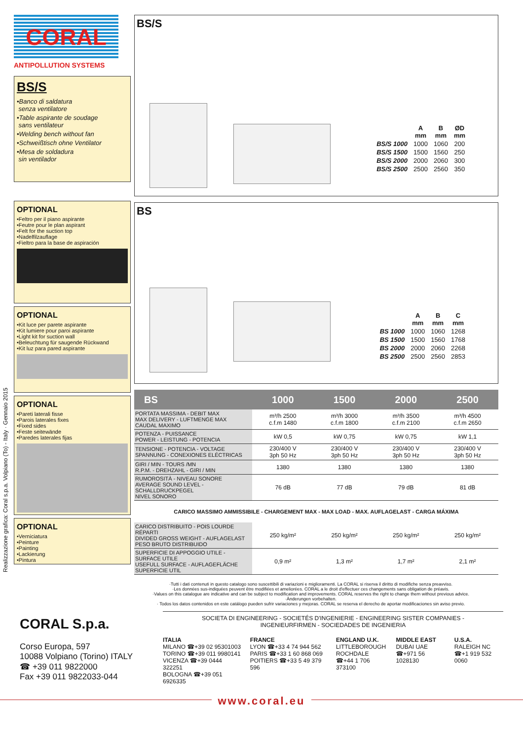CORAL
ANTIPOLLUTION SYSTEMS
BS/S
•Banco di saldatura
senza ventilatore
•Table aspirante de soudage
sans ventilateur
•Welding bench without fan
•Schweißtisch ohne Ventilator
•Mesa de soldadura
sin ventilador
OPTIONAL
•Feltro per il piano aspirante
•Feutre pour le plan aspirant
•Felt for the suction top
•Nadelfilzauflage
•Fieltro para la base de aspiración
OPTIONAL
•Kit luce per parete aspirante
•Kit lumiere pour paroi aspirante
•Light kit for suction wall
•Beleuchtung für saugende Rückwand
•Kit luz para pared aspirante
OPTIONAL
•Pareti laterali fisse
•Parois laterales fixes
•Fixed sides
•Feste seitewände
•Paredes laterales fijas
OPTIONAL
•Verniciatura
•Peinture
•Painting
•Lackierung
•Pintura
BS/S
| | A mm | B mm | ØD mm |
| --- | --- | --- | --- |
| BS/S 1000 | 1000 | 1060 | 200 |
| BS/S 1500 | 1500 | 1560 | 250 |
| BS/S 2000 | 2000 | 2060 | 300 |
| BS/S 2500 | 2500 | 2560 | 350 |
BS
| | A mm | B mm | C mm |
| --- | --- | --- | --- |
| BS 1000 | 1000 | 1060 | 1268 |
| BS 1500 | 1500 | 1560 | 1768 |
| BS 2000 | 2000 | 2060 | 2268 |
| BS 2500 | 2500 | 2560 | 2853 |
| BS | 1000 | 1500 | 2000 | 2500 |
| --- | --- | --- | --- | --- |
| PORTATA MASSIMA - DEBIT MAX MAX DELIVERY - LUFTMENGE MAX CAUDAL MAXIMO | m³/h 2500 c.f.m 1480 | m³/h 3000 c.f.m 1800 | m³/h 3500 c.f.m 2100 | m³/h 4500 c.f.m 2650 |
| POTENZA - PUISSANCE POWER - LEISTUNG - POTENCIA | kW 0,5 | kW 0,75 | kW 0,75 | kW 1,1 |
| TENSIONE - POTENCIA - VOLTAGE SPANNUNG - CONEXIONES ELÉCTRICAS | 230/400 V 3ph 50 Hz | 230/400 V 3ph 50 Hz | 230/400 V 3ph 50 Hz | 230/400 V 3ph 50 Hz |
| GIRI / MIN - TOURS /MN R.P.M. - DREHZAHL - GIRI / MIN | 1380 | 1380 | 1380 | 1380 |
| RUMOROSITÀ - NIVEAU SONORE AVERAGE SOUND LEVEL - SCHALLDRUCKPEGEL NIVEL SONORO | 76 dB | 77 dB | 79 dB | 81 dB |
| CARICO MASSIMO AMMISSIBILE - CHARGEMENT MAX - MAX LOAD - MAX. AUFLAGELAST - CARGA MÁXIMA | | | | |
| CARICO DISTRIBUITO - POIS LOURDE RÉPARTI DIVIDED GROSS WEIGHT - AUFLAGELAST PESO BRUTO DISTRIBUIDO | 250 kg/m² | 250 kg/m² | 250 kg/m² | 250 kg/m² |
| SUPERFICIE DI APPOGGIO UTILE - SURFACE UTILE USEFULL SURFACE - AUFLAGEFLÄCHE SUPERFICIE UTIL | 0,9 m² | 1,3 m² | 1,7 m² | 2,1 m² |
Realizzazione grafica: Coral s.p.a. Volpiano (To) - Italy · Gennaio 2015
·Tutti i dati contenuti in questo catalogo sono suscettibili di variazioni e miglioramenti. La CORAL si riserva il diritto di modifiche senza preavviso.
·Les données sus-indiquées peuvent être modifiées et ameliorées. CORAL a le droit d'effectuer ces changements sans obligation de préavis.
·Values on this catalogue are indicative and can be subject to modification and improvements. CORAL reserves the right to change them without previous advice.
·Änderungen vorbehalten.
· Todos los datos contenidos en este catálogo pueden sufrir variaciones y mejoras. CORAL se reserva el derecho de aportar modificaciones sin aviso previo.
CORAL S.p.a.
Corso Europa, 597
10088 Volpiano (Torino) ITALY
☎ +39 011 9822000
Fax +39 011 9822033-044
SOCIETA DI ENGINEERING - SOCIETÉS D'INGENIERIE - ENGINEERING SISTER COMPANIES -
INGENIEURFIRMEN - SOCIEDADES DE INGENIERIA
ITALIA
MILANO ☎+39 02 95301003
TORINO ☎+39 011 9980141
VICENZA ☎+39 0444 322251
BOLOGNA ☎+39 051 6926335
FRANCE
LYON ☎+33 4 74 944 562
PARIS ☎+33 1 60 868 069
POITIERS ☎+33 5 49 379 596
ENGLAND U.K.
LITTLEBOROUGH
ROCHDALE
☎+44 1 706 373100
MIDDLE EAST
DUBAI UAE
☎+971 56 1028130
U.S.A.
RALEIGH NC
☎+1 919 532 0060
www.coral.eu